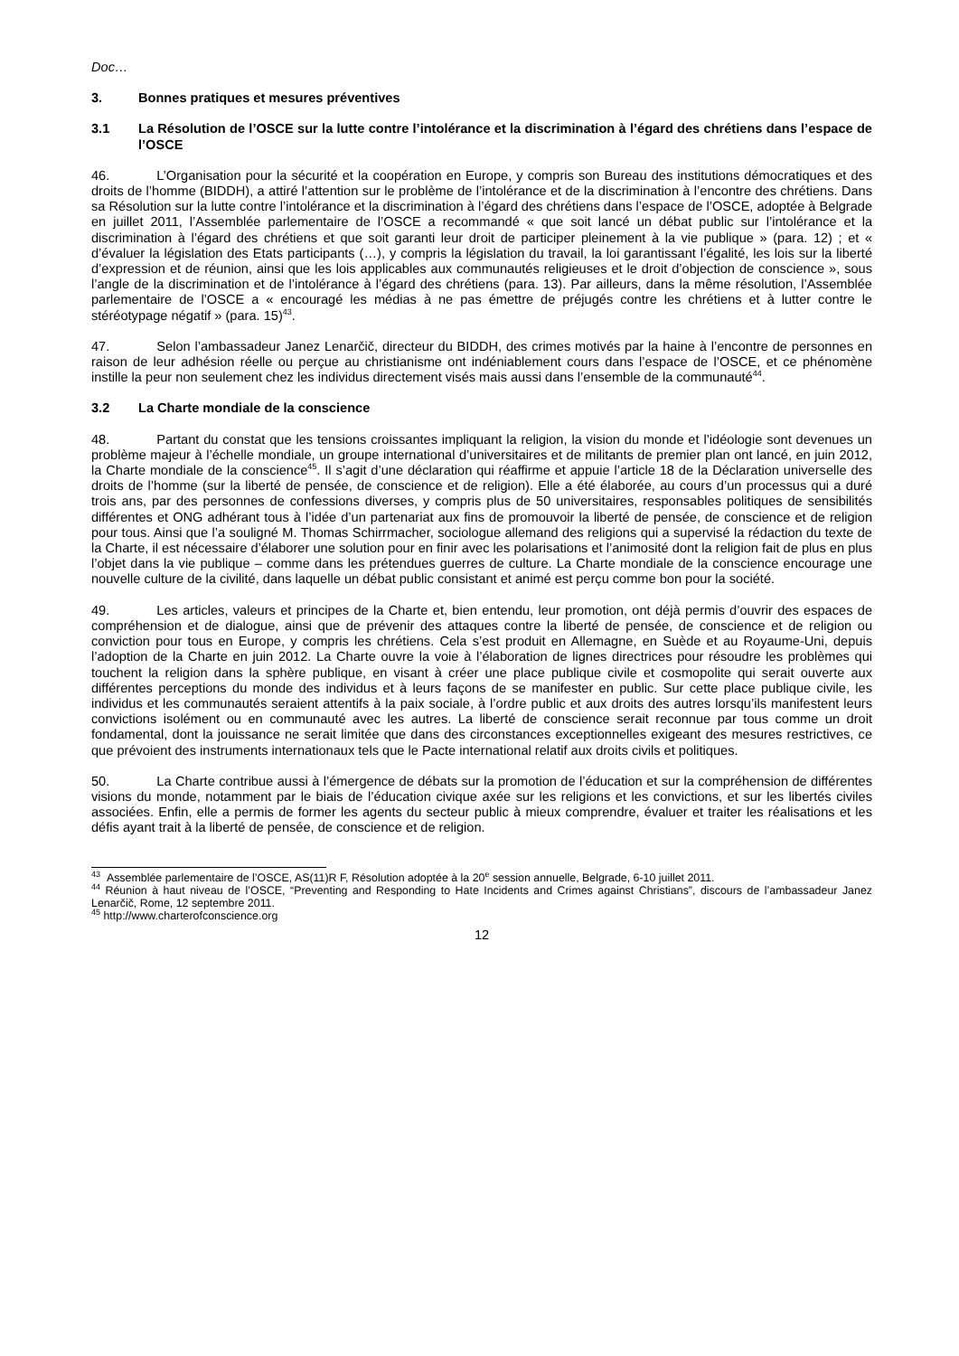Doc…
3. Bonnes pratiques et mesures préventives
3.1 La Résolution de l’OSCE sur la lutte contre l’intolérance et la discrimination à l’égard des chrétiens dans l’espace de l’OSCE
46. L’Organisation pour la sécurité et la coopération en Europe, y compris son Bureau des institutions démocratiques et des droits de l’homme (BIDDH), a attiré l’attention sur le problème de l’intolérance et de la discrimination à l’encontre des chrétiens. Dans sa Résolution sur la lutte contre l’intolérance et la discrimination à l’égard des chrétiens dans l’espace de l’OSCE, adoptée à Belgrade en juillet 2011, l’Assemblée parlementaire de l’OSCE a recommandé « que soit lancé un débat public sur l’intolérance et la discrimination à l’égard des chrétiens et que soit garanti leur droit de participer pleinement à la vie publique » (para. 12) ; et « d’évaluer la législation des Etats participants (…), y compris la législation du travail, la loi garantissant l’égalité, les lois sur la liberté d’expression et de réunion, ainsi que les lois applicables aux communautés religieuses et le droit d’objection de conscience », sous l’angle de la discrimination et de l’intolérance à l’égard des chrétiens (para. 13). Par ailleurs, dans la même résolution, l’Assemblée parlementaire de l’OSCE a « encouragé les médias à ne pas émettre de préjugés contre les chrétiens et à lutter contre le stéréotypage négatif » (para. 15)<sup>43</sup>.
47. Selon l’ambassadeur Janez Lenarčič, directeur du BIDDH, des crimes motivés par la haine à l’encontre de personnes en raison de leur adhésion réelle ou perçue au christianisme ont indéniablement cours dans l’espace de l’OSCE, et ce phénomène instille la peur non seulement chez les individus directement visés mais aussi dans l’ensemble de la communauté<sup>44</sup>.
3.2 La Charte mondiale de la conscience
48. Partant du constat que les tensions croissantes impliquant la religion, la vision du monde et l’idéologie sont devenues un problème majeur à l’échelle mondiale, un groupe international d’universitaires et de militants de premier plan ont lancé, en juin 2012, la Charte mondiale de la conscience<sup>45</sup>. Il s’agit d’une déclaration qui réaffirme et appuie l’article 18 de la Déclaration universelle des droits de l’homme (sur la liberté de pensée, de conscience et de religion). Elle a été élaborée, au cours d’un processus qui a duré trois ans, par des personnes de confessions diverses, y compris plus de 50 universitaires, responsables politiques de sensibilités différentes et ONG adhérant tous à l’idée d’un partenariat aux fins de promouvoir la liberté de pensée, de conscience et de religion pour tous. Ainsi que l’a souligné M. Thomas Schirrmacher, sociologue allemand des religions qui a supervisé la rédaction du texte de la Charte, il est nécessaire d’élaborer une solution pour en finir avec les polarisations et l’animosité dont la religion fait de plus en plus l’objet dans la vie publique – comme dans les prétendues guerres de culture. La Charte mondiale de la conscience encourage une nouvelle culture de la civilité, dans laquelle un débat public consistant et animé est perçu comme bon pour la société.
49. Les articles, valeurs et principes de la Charte et, bien entendu, leur promotion, ont déjà permis d’ouvrir des espaces de compréhension et de dialogue, ainsi que de prévenir des attaques contre la liberté de pensée, de conscience et de religion ou conviction pour tous en Europe, y compris les chrétiens. Cela s’est produit en Allemagne, en Suède et au Royaume-Uni, depuis l’adoption de la Charte en juin 2012. La Charte ouvre la voie à l’élaboration de lignes directrices pour résoudre les problèmes qui touchent la religion dans la sphère publique, en visant à créer une place publique civile et cosmopolite qui serait ouverte aux différentes perceptions du monde des individus et à leurs façons de se manifester en public. Sur cette place publique civile, les individus et les communautés seraient attentifs à la paix sociale, à l’ordre public et aux droits des autres lorsqu’ils manifestent leurs convictions isolément ou en communauté avec les autres. La liberté de conscience serait reconnue par tous comme un droit fondamental, dont la jouissance ne serait limitée que dans des circonstances exceptionnelles exigeant des mesures restrictives, ce que prévoient des instruments internationaux tels que le Pacte international relatif aux droits civils et politiques.
50. La Charte contribue aussi à l’émergence de débats sur la promotion de l’éducation et sur la compréhension de différentes visions du monde, notamment par le biais de l’éducation civique axée sur les religions et les convictions, et sur les libertés civiles associées. Enfin, elle a permis de former les agents du secteur public à mieux comprendre, évaluer et traiter les réalisations et les défis ayant trait à la liberté de pensée, de conscience et de religion.
<sup>43</sup> Assemblée parlementaire de l’OSCE, AS(11)R F, Résolution adoptée à la 20<sup>e</sup> session annuelle, Belgrade, 6-10 juillet 2011.
<sup>44</sup> Réunion à haut niveau de l’OSCE, “Preventing and Responding to Hate Incidents and Crimes against Christians”, discours de l’ambassadeur Janez Lenarčič, Rome, 12 septembre 2011.
<sup>45</sup> http://www.charterofconscience.org
12